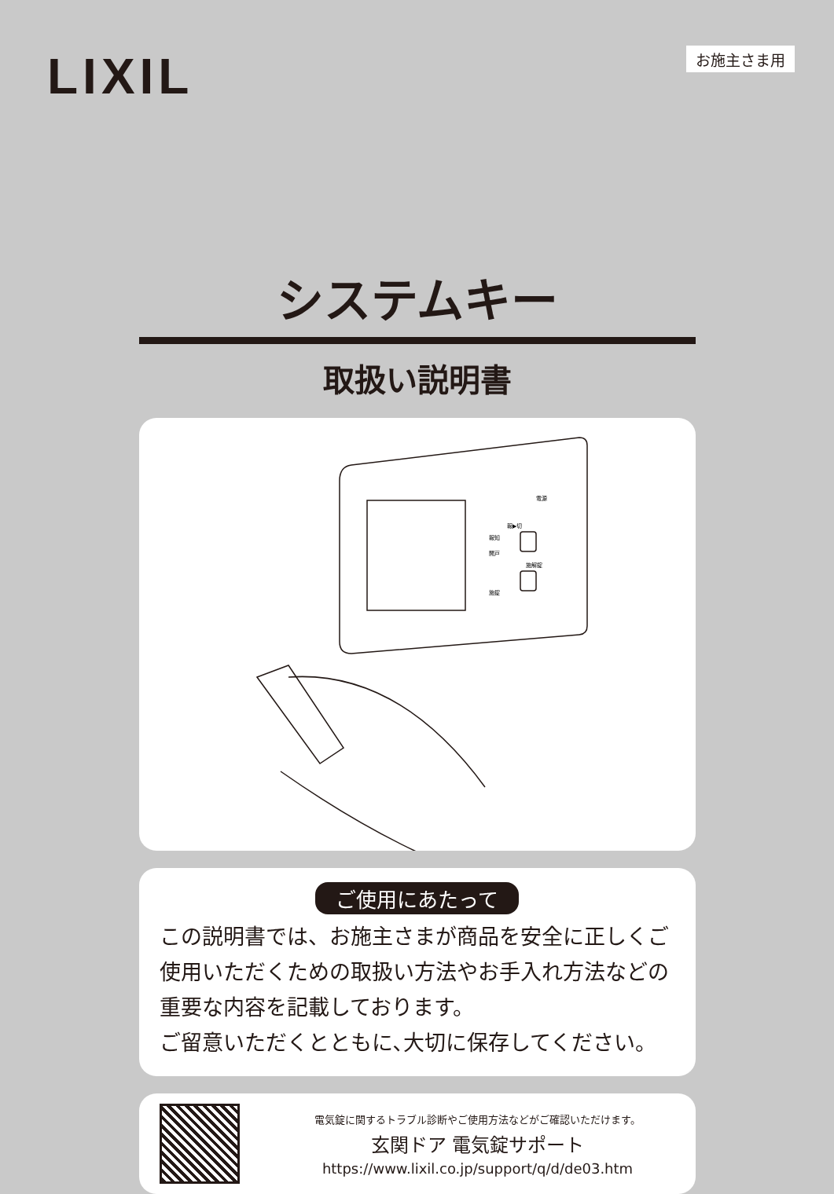LIXIL
お施主さま用
システムキー
取扱い説明書
電源
報▶切
報知
開戸
施解錠
施錠
ご使用にあたって
この説明書では、お施主さまが商品を安全に正しくご使用いただくための取扱い方法やお手入れ方法などの重要な内容を記載しております。
ご留意いただくとともに､大切に保存してください。
電気錠に関するトラブル診断やご使用方法などがご確認いただけます。
玄関ドア 電気錠サポート
https://www.lixil.co.jp/support/q/d/de03.htm